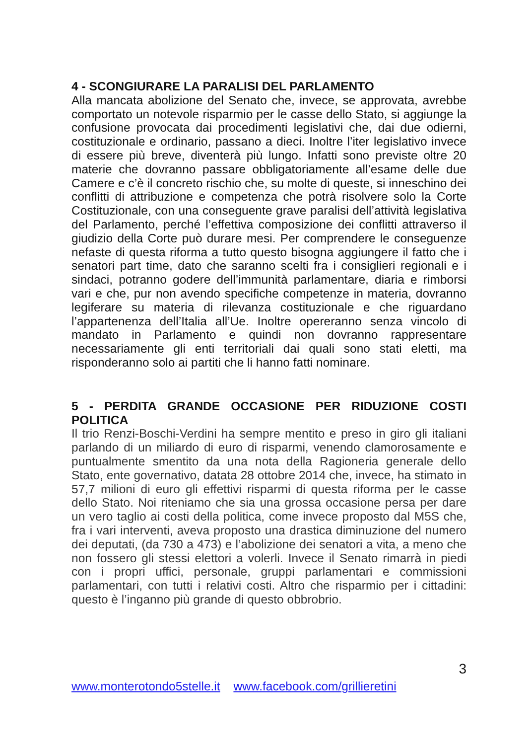4 - SCONGIURARE LA PARALISI DEL PARLAMENTO
Alla mancata abolizione del Senato che, invece, se approvata, avrebbe comportato un notevole risparmio per le casse dello Stato, si aggiunge la confusione provocata dai procedimenti legislativi che, dai due odierni, costituzionale e ordinario, passano a dieci. Inoltre l’iter legislativo invece di essere più breve, diventerà più lungo. Infatti sono previste oltre 20 materie che dovranno passare obbligatoriamente all’esame delle due Camere e c’è il concreto rischio che, su molte di queste, si inneschino dei conflitti di attribuzione e competenza che potrà risolvere solo la Corte Costituzionale, con una conseguente grave paralisi dell’attività legislativa del Parlamento, perché l’effettiva composizione dei conflitti attraverso il giudizio della Corte può durare mesi. Per comprendere le conseguenze nefaste di questa riforma a tutto questo bisogna aggiungere il fatto che i senatori part time, dato che saranno scelti fra i consiglieri regionali e i sindaci, potranno godere dell’immunità parlamentare, diaria e rimborsi vari e che, pur non avendo specifiche competenze in materia, dovranno legiferare su materia di rilevanza costituzionale e che riguardano l’appartenenza dell’Italia all’Ue. Inoltre opereranno senza vincolo di mandato in Parlamento e quindi non dovranno rappresentare necessariamente gli enti territoriali dai quali sono stati eletti, ma risponderanno solo ai partiti che li hanno fatti nominare.
5 - PERDITA GRANDE OCCASIONE PER RIDUZIONE COSTI POLITICA
Il trio Renzi-Boschi-Verdini ha sempre mentito e preso in giro gli italiani parlando di un miliardo di euro di risparmi, venendo clamorosamente e puntualmente smentito da una nota della Ragioneria generale dello Stato, ente governativo, datata 28 ottobre 2014 che, invece, ha stimato in 57,7 milioni di euro gli effettivi risparmi di questa riforma per le casse dello Stato. Noi riteniamo che sia una grossa occasione persa per dare un vero taglio ai costi della politica, come invece proposto dal M5S che, fra i vari interventi, aveva proposto una drastica diminuzione del numero dei deputati, (da 730 a 473) e l’abolizione dei senatori a vita, a meno che non fossero gli stessi elettori a volerli. Invece il Senato rimarrà in piedi con i propri uffici, personale, gruppi parlamentari e commissioni parlamentari, con tutti i relativi costi. Altro che risparmio per i cittadini: questo è l’inganno più grande di questo obbrobrio.
3
www.monterotondo5stelle.it www.facebook.com/grillieretini